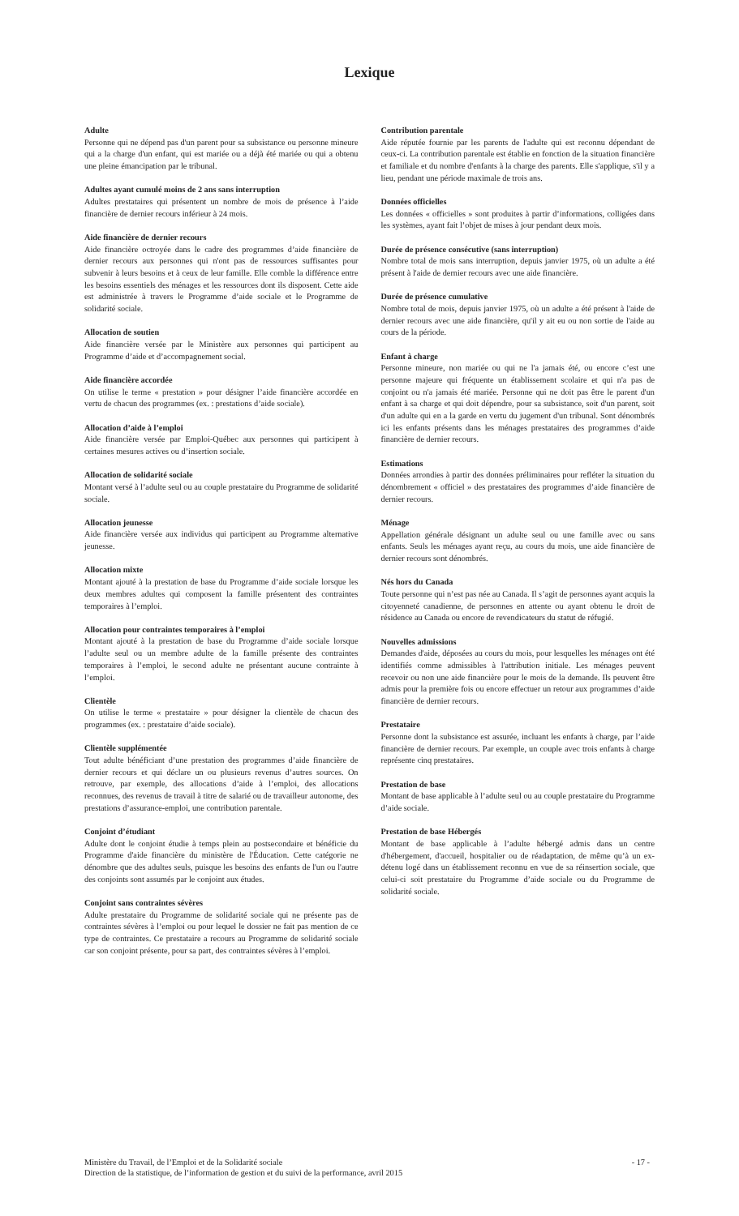Lexique
Adulte
Personne qui ne dépend pas d'un parent pour sa subsistance ou personne mineure qui a la charge d'un enfant, qui est mariée ou a déjà été mariée ou qui a obtenu une pleine émancipation par le tribunal.
Adultes ayant cumulé moins de 2 ans sans interruption
Adultes prestataires qui présentent un nombre de mois de présence à l’aide financière de dernier recours inférieur à 24 mois.
Aide financière de dernier recours
Aide financière octroyée dans le cadre des programmes d’aide financière de dernier recours aux personnes qui n'ont pas de ressources suffisantes pour subvenir à leurs besoins et à ceux de leur famille. Elle comble la différence entre les besoins essentiels des ménages et les ressources dont ils disposent. Cette aide est administrée à travers le Programme d’aide sociale et le Programme de solidarité sociale.
Allocation de soutien
Aide financière versée par le Ministère aux personnes qui participent au Programme d’aide et d’accompagnement social.
Aide financière accordée
On utilise le terme « prestation » pour désigner l’aide financière accordée en vertu de chacun des programmes (ex. : prestations d’aide sociale).
Allocation d’aide à l’emploi
Aide financière versée par Emploi-Québec aux personnes qui participent à certaines mesures actives ou d’insertion sociale.
Allocation de solidarité sociale
Montant versé à l’adulte seul ou au couple prestataire du Programme de solidarité sociale.
Allocation jeunesse
Aide financière versée aux individus qui participent au Programme alternative jeunesse.
Allocation mixte
Montant ajouté à la prestation de base du Programme d’aide sociale lorsque les deux membres adultes qui composent la famille présentent des contraintes temporaires à l’emploi.
Allocation pour contraintes temporaires à l’emploi
Montant ajouté à la prestation de base du Programme d’aide sociale lorsque l’adulte seul ou un membre adulte de la famille présente des contraintes temporaires à l’emploi, le second adulte ne présentant aucune contrainte à l’emploi.
Clientèle
On utilise le terme « prestataire » pour désigner la clientèle de chacun des programmes (ex. : prestataire d’aide sociale).
Clientèle supplémentée
Tout adulte bénéficiant d’une prestation des programmes d’aide financière de dernier recours et qui déclare un ou plusieurs revenus d’autres sources. On retrouve, par exemple, des allocations d’aide à l’emploi, des allocations reconnues, des revenus de travail à titre de salarié ou de travailleur autonome, des prestations d’assurance-emploi, une contribution parentale.
Conjoint d’étudiant
Adulte dont le conjoint étudie à temps plein au postsecondaire et bénéficie du Programme d'aide financière du ministère de l'Éducation. Cette catégorie ne dénombre que des adultes seuls, puisque les besoins des enfants de l'un ou l'autre des conjoints sont assumés par le conjoint aux études.
Conjoint sans contraintes sévères
Adulte prestataire du Programme de solidarité sociale qui ne présente pas de contraintes sévères à l’emploi ou pour lequel le dossier ne fait pas mention de ce type de contraintes. Ce prestataire a recours au Programme de solidarité sociale car son conjoint présente, pour sa part, des contraintes sévères à l’emploi.
Contribution parentale
Aide réputée fournie par les parents de l'adulte qui est reconnu dépendant de ceux-ci. La contribution parentale est établie en fonction de la situation financière et familiale et du nombre d'enfants à la charge des parents. Elle s'applique, s'il y a lieu, pendant une période maximale de trois ans.
Données officielles
Les données « officielles » sont produites à partir d’informations, colligées dans les systèmes, ayant fait l’objet de mises à jour pendant deux mois.
Durée de présence consécutive (sans interruption)
Nombre total de mois sans interruption, depuis janvier 1975, où un adulte a été présent à l'aide de dernier recours avec une aide financière.
Durée de présence cumulative
Nombre total de mois, depuis janvier 1975, où un adulte a été présent à l'aide de dernier recours avec une aide financière, qu'il y ait eu ou non sortie de l'aide au cours de la période.
Enfant à charge
Personne mineure, non mariée ou qui ne l'a jamais été, ou encore c’est une personne majeure qui fréquente un établissement scolaire et qui n'a pas de conjoint ou n'a jamais été mariée. Personne qui ne doit pas être le parent d'un enfant à sa charge et qui doit dépendre, pour sa subsistance, soit d'un parent, soit d'un adulte qui en a la garde en vertu du jugement d'un tribunal. Sont dénombrés ici les enfants présents dans les ménages prestataires des programmes d’aide financière de dernier recours.
Estimations
Données arrondies à partir des données préliminaires pour refléter la situation du dénombrement « officiel » des prestataires des programmes d’aide financière de dernier recours.
Ménage
Appellation générale désignant un adulte seul ou une famille avec ou sans enfants. Seuls les ménages ayant reçu, au cours du mois, une aide financière de dernier recours sont dénombrés.
Nés hors du Canada
Toute personne qui n’est pas née au Canada. Il s’agit de personnes ayant acquis la citoyenneté canadienne, de personnes en attente ou ayant obtenu le droit de résidence au Canada ou encore de revendicateurs du statut de réfugié.
Nouvelles admissions
Demandes d'aide, déposées au cours du mois, pour lesquelles les ménages ont été identifiés comme admissibles à l'attribution initiale. Les ménages peuvent recevoir ou non une aide financière pour le mois de la demande. Ils peuvent être admis pour la première fois ou encore effectuer un retour aux programmes d’aide financière de dernier recours.
Prestataire
Personne dont la subsistance est assurée, incluant les enfants à charge, par l’aide financière de dernier recours. Par exemple, un couple avec trois enfants à charge représente cinq prestataires.
Prestation de base
Montant de base applicable à l’adulte seul ou au couple prestataire du Programme d’aide sociale.
Prestation de base Hébergés
Montant de base applicable à l’adulte hébergé admis dans un centre d'hébergement, d'accueil, hospitalier ou de réadaptation, de même qu’à un ex-détenu logé dans un établissement reconnu en vue de sa réinsertion sociale, que celui-ci soit prestataire du Programme d’aide sociale ou du Programme de solidarité sociale.
Ministère du Travail, de l’Emploi et de la Solidarité sociale
Direction de la statistique, de l’information de gestion et du suivi de la performance, avril 2015
- 17 -